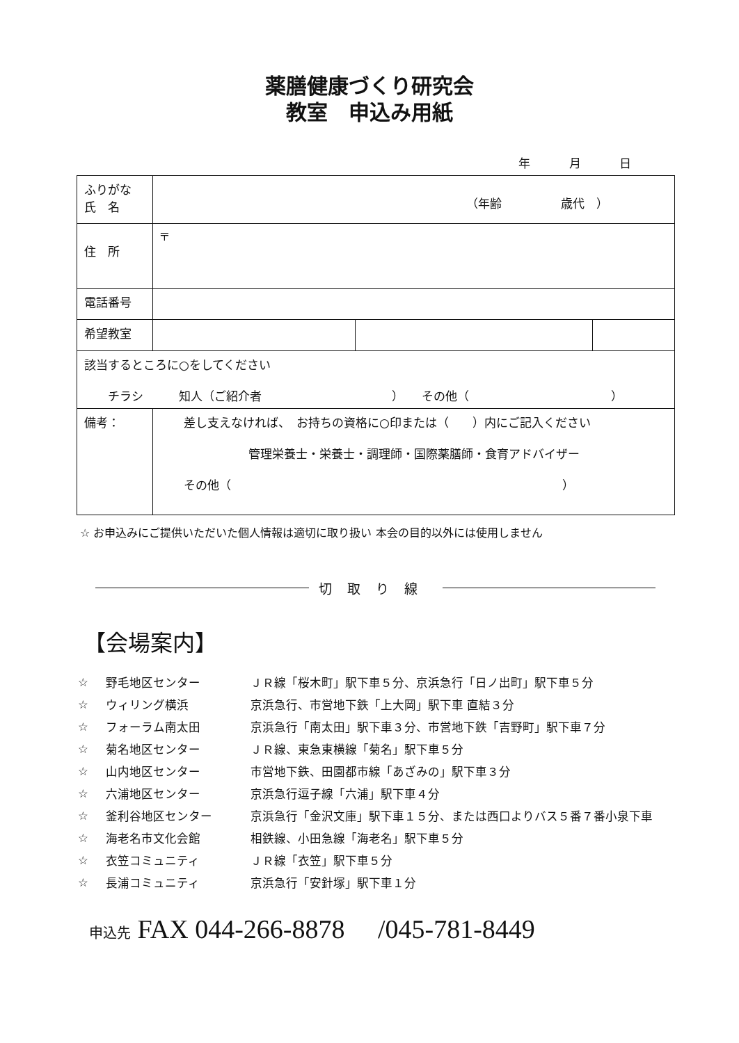薬膳健康づくり研究会
教室　申込み用紙
年 月 日
| ふりがな 氏 名 | （年齢 歳代 ） | | |
| 住 所 | 〒 | | |
| 電話番号 | | | |
| 希望教室 | | | |
| 該当するところに○をしてください チラシ 知人（ご紹介者 ） その他（ ） | | | |
| 備考： | 差し支えなければ、 お持ちの資格に○印または（ ）内にご記入ください 管理栄養士・栄養士・調理師・国際薬膳師・食育アドバイザー その他（ ） | | |
☆ お申込みにご提供いただいた個人情報は適切に取り扱い 本会の目的以外には使用しません
切取り線
【会場案内】
| ☆ | 野毛地区センター | ＪＲ線「桜木町」駅下車５分、京浜急行「日ノ出町」駅下車５分 |
| ☆ | ウィリング横浜 | 京浜急行、市営地下鉄「上大岡」駅下車 直結３分 |
| ☆ | フォーラム南太田 | 京浜急行「南太田」駅下車３分、市営地下鉄「吉野町」駅下車７分 |
| ☆ | 菊名地区センター | ＪＲ線、東急東横線「菊名」駅下車５分 |
| ☆ | 山内地区センター | 市営地下鉄、田園都市線「あざみの」駅下車３分 |
| ☆ | 六浦地区センター | 京浜急行逗子線「六浦」駅下車４分 |
| ☆ | 釜利谷地区センター | 京浜急行「金沢文庫」駅下車１５分、または西口よりバス５番７番小泉下車 |
| ☆ | 海老名市文化会館 | 相鉄線、小田急線「海老名」駅下車５分 |
| ☆ | 衣笠コミュニティ | ＪＲ線「衣笠」駅下車５分 |
| ☆ | 長浦コミュニティ | 京浜急行「安針塚」駅下車１分 |
申込先 FAX 044-266-8878 　/045-781-8449